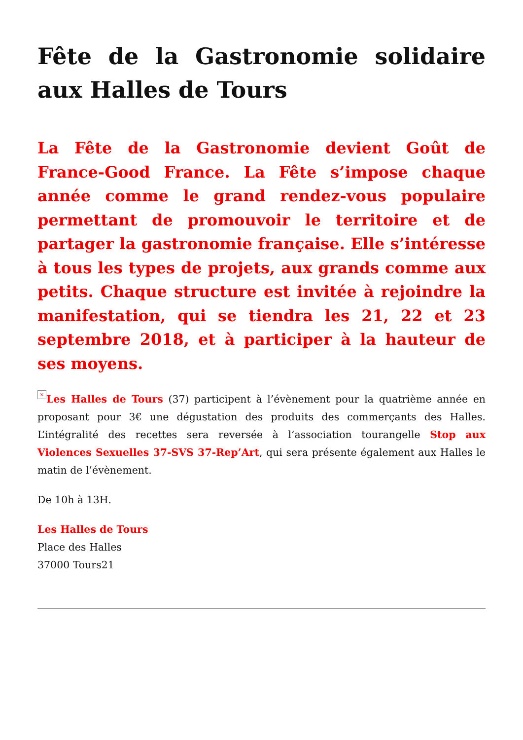Fête de la Gastronomie solidaire aux Halles de Tours
La Fête de la Gastronomie devient Goût de France-Good France. La Fête s’impose chaque année comme le grand rendez-vous populaire permettant de promouvoir le territoire et de partager la gastronomie française. Elle s’intéresse à tous les types de projets, aux grands comme aux petits. Chaque structure est invitée à rejoindre la manifestation, qui se tiendra les 21, 22 et 23 septembre 2018, et à participer à la hauteur de ses moyens.
× Les Halles de Tours (37) participent à l’évènement pour la quatrième année en proposant pour 3€ une dégustation des produits des commerçants des Halles. L’intégralité des recettes sera reversée à l’association tourangelle Stop aux Violences Sexuelles 37-SVS 37-Rep’Art, qui sera présente également aux Halles le matin de l’évènement.
De 10h à 13H.
Les Halles de Tours
Place des Halles
37000 Tours21